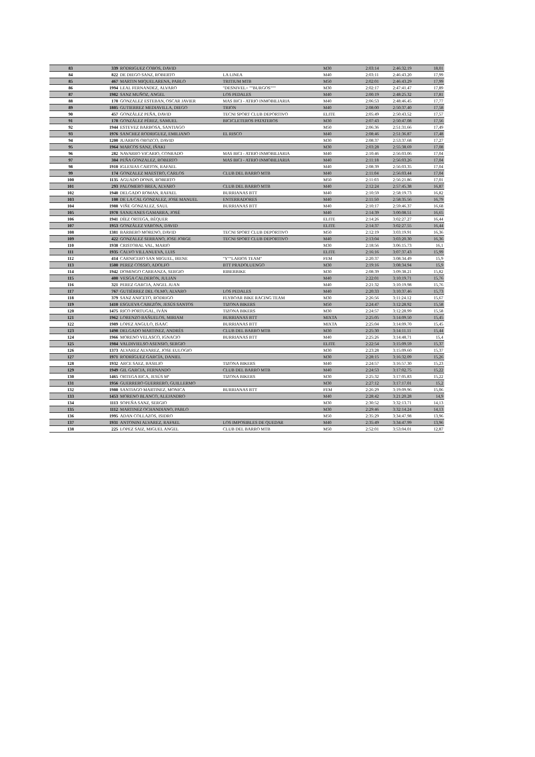| 83 | 339 | RODRIGUEZ COBOS, DAVID | | M30 | 2:03:14 | 2:46:32.19 | 18,01 |
| 84 | 822 | DE DIEGO SANZ, ROBERTO | LA LINEA | M40 | 2:03:11 | 2:46:43.20 | 17,99 |
| 85 | 467 | MARTIN MIQUELARENA, PABLO | TRITIUM MTB | M50 | 2:02:01 | 2:46:43.29 | 17,99 |
| 86 | 1994 | LEAL FERNANDEZ, ALVARO | "DESNIVEL+ ""BURGOS""" | M30 | 2:02:17 | 2:47:41.47 | 17,89 |
| 87 | 1982 | SANZ MUÑOZ, ANGEL | LOS PEDALES | M40 | 2:00:19 | 2:48:25.32 | 17,81 |
| 88 | 170 | GONZALEZ ESTEBAN, OSCAR JAVIER | MAS BICI - ATRIO INMOBILIARIA | M40 | 2:06:53 | 2:48:46.45 | 17,77 |
| 89 | 1805 | GUTIERREZ MEDIAVILLA, DIEGO | TRION | M40 | 2:08:00 | 2:50:37.40 | 17,58 |
| 90 | 457 | GONZÁLEZ PEÑA, DAVID | TECNI SPORT CLUB DEPORTIVO | ELITE | 2:05:49 | 2:50:43.52 | 17,57 |
| 91 | 178 | GONZÁLEZ PÉREZ, SAMUEL | BICICLETEROS PATATEROS | M30 | 2:07:43 | 2:50:47.08 | 17,56 |
| 92 | 1944 | ESTEVEZ BARBOSA, SANTIAGO | | M50 | 2:06:36 | 2:51:31.66 | 17,49 |
| 93 | 1976 | SANCHEZ RODRIGUEZ, EMILIANO | EL RISCO | M40 | 2:08:46 | 2:51:36.87 | 17,48 |
| 94 | 1200 | JUARROS OROZCO, DAVID | | M30 | 2:08:37 | 2:53:37.68 | 17,27 |
| 95 | 1964 | MARCOS SANZ, IÑAKI | | M30 | 2:03:28 | 2:55:38.69 | 17,08 |
| 96 | 282 | NAVARRO VICARIO, CONRADO | MAS BICI - ATRIO INMOBILIARIA | M40 | 2:10:46 | 2:56:03.06 | 17,04 |
| 97 | 304 | PEÑA GONZALEZ, ROBERTO | MAS BICI - ATRIO INMOBILIARIA | M40 | 2:11:18 | 2:56:03.26 | 17,04 |
| 98 | 1910 | IGLESIAS CARTON, RAFAEL | | M40 | 2:08:39 | 2:56:03.35 | 17,04 |
| 99 | 174 | GONZALEZ MAESTRO, CARLOS | CLUB DEL BARRO MTB | M40 | 2:11:04 | 2:56:03.44 | 17,04 |
| 100 | 1135 | AGUADO DONIS, ROBERTO | | M50 | 2:11:03 | 2:56:21.86 | 17,01 |
| 101 | 293 | PALOMERO BREA, ALVARO | CLUB DEL BARRO MTB | M40 | 2:12:24 | 2:57:45.38 | 16,87 |
| 102 | 1940 | DELGADO ROMAN, RAFAEL | BURRIANAS BTT | M40 | 2:10:59 | 2:58:19.73 | 16,82 |
| 103 | 108 | DE LA CAL GONZALEZ, JOSE MANUEL | ENTERRADORES | M40 | 2:11:50 | 2:58:35.56 | 16,79 |
| 104 | 1988 | VIÑE GONZALEZ, SAUL | BURRIANAS BTT | M40 | 2:10:17 | 2:59:46.37 | 16,68 |
| 105 | 1978 | SANJUANES GAMARRA, JOSÉ | | M40 | 2:14:39 | 3:00:08.51 | 16,65 |
| 106 | 1941 | DÍEZ ORTEGA, BÉQUER | | ELITE | 2:14:26 | 3:02:27.27 | 16,44 |
| 107 | 1953 | GONZÁLEZ VARONA, DAVID | | ELITE | 2:14:37 | 3:02:27.55 | 16,44 |
| 108 | 1381 | BARBERO MORENO, DAVID | TECNI SPORT CLUB DEPORTIVO | M50 | 2:12:19 | 3:03:19.91 | 16,36 |
| 109 | 422 | GONZALEZ SERRANO, JOSE JORGE | TECNI SPORT CLUB DEPORTIVO | M40 | 2:13:04 | 3:03:20.30 | 16,36 |
| 110 | 1938 | CRISTOBAL VAL, MARIO | | M30 | 2:18:56 | 3:06:15.73 | 16,1 |
| 111 | 1935 | CALVO VILLANUEVA, LUIS | | ELITE | 2:16:16 | 3:07:37.43 | 15,99 |
| 112 | 414 | CARNICERO SAN MIGUEL, IRENE | "Y""LARIOS TEAM" | FEM | 2:20:37 | 3:08:34.49 | 15,9 |
| 113 | 1500 | PEREZ COSSIO, ADOLFO | BTT PRADOLUENGO | M30 | 2:19:16 | 3:08:34.94 | 15,9 |
| 114 | 1942 | DOMINGO CARRANZA, SERGIO | RIBERBIKE | M30 | 2:08:39 | 3:09:38.21 | 15,82 |
| 115 | 400 | VESGA CALDERON, JULIAN | | M40 | 2:22:01 | 3:10:19.71 | 15,76 |
| 116 | 321 | PEREZ GARCIA, ANGEL JUAN | | M40 | 2:21:32 | 3:10:19.98 | 15,76 |
| 117 | 767 | GUTIÉRREZ DEL OLMO, ALVARO | LOS PEDALES | M40 | 2:20:33 | 3:10:37.46 | 15,73 |
| 118 | 379 | SANZ ANICETO, RODRIGO | FLYBOAR BIKE RACING TEAM | M30 | 2:26:56 | 3:11:24.12 | 15,67 |
| 119 | 1410 | ESGUEVA CABEZÓN, JESÚS SANTOS | TIZONA BIKERS | M50 | 2:24:47 | 3:12:28.92 | 15,58 |
| 120 | 1475 | RICO PORTUGAL, IVÁN | TIZONA BIKERS | M30 | 2:24:57 | 3:12:28.99 | 15,58 |
| 121 | 1962 | LORENZO BAÑUELOS, MIRIAM | BURRIANAS BTT | MIXTA | 2:25:05 | 3:14:09.50 | 15,45 |
| 122 | 1989 | LOPEZ ANGULO, ISAAC | BURRIANAS BTT | MIXTA | 2:25:04 | 3:14:09.70 | 15,45 |
| 123 | 1498 | DELGADO MARTINEZ, ANDRÉS | CLUB DEL BARRO MTB | M30 | 2:25:30 | 3:14:11.11 | 15,44 |
| 124 | 1966 | MORENO VELASCO, IGNACIO | BURRIANAS BTT | M40 | 2:25:26 | 3:14:48.71 | 15,4 |
| 125 | 1984 | VALDIVIELSO ASENSIO, SERGIO | | ELITE | 2:22:54 | 3:15:09.59 | 15,37 |
| 126 | 1373 | ALVAREZ ALVAREZ, JOSE EULOGIO | | M30 | 2:23:28 | 3:15:09.60 | 15,37 |
| 127 | 1971 | RODRÍGUEZ GARCÍA, DANIEL | | M30 | 2:28:15 | 3:16:32.09 | 15,26 |
| 128 | 1932 | ARCE SAEZ, BASILIO | TIZONA BIKERS | M40 | 2:24:57 | 3:16:57.30 | 15,23 |
| 129 | 1949 | GIL GARCIA, FERNANDO | CLUB DEL BARRO MTB | M40 | 2:24:53 | 3:17:02.75 | 15,22 |
| 130 | 1465 | ORTEGA RICA, JESÚS Mª | TIZONA BIKERS | M30 | 2:25:32 | 3:17:05.83 | 15,22 |
| 131 | 1956 | GUERRERO GUERRERO, GUILLERMO | | M30 | 2:27:12 | 3:17:17.01 | 15,2 |
| 132 | 1980 | SANTIAGO MARTINEZ, MONICA | BURRIANAS BTT | FEM | 2:26:29 | 3:19:09.96 | 15,06 |
| 133 | 1453 | MORENO BLANCO, ALEJANDRO | | M40 | 2:28:42 | 3:21:20.28 | 14,9 |
| 134 | 1113 | SOPEÑA SANZ, SERGIO | | M30 | 2:30:52 | 3:32:13.71 | 14,13 |
| 135 | 1112 | MARTINEZ OCHANDIANO, PABLO | | M30 | 2:29:46 | 3:32:14.24 | 14,13 |
| 136 | 1995 | ADAN COLLAZOS, ISIDRO | | M50 | 2:35:29 | 3:34:47.98 | 13,96 |
| 137 | 1931 | ANTONINI ALVAREZ, RAFAEL | LOS IMPOSIBLES DE QUEDAR | M40 | 2:35:49 | 3:34:47.99 | 13,96 |
| 138 | 225 | LOPEZ SAIZ, MIGUEL ANGEL | CLUB DEL BARRO MTB | M50 | 2:52:01 | 3:53:04.01 | 12,87 |